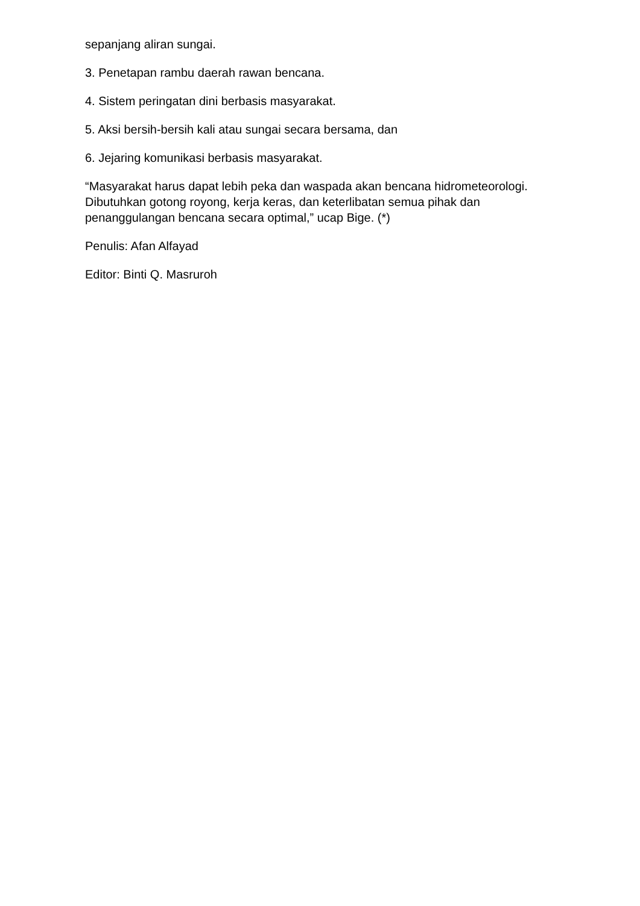sepanjang aliran sungai.
3. Penetapan rambu daerah rawan bencana.
4. Sistem peringatan dini berbasis masyarakat.
5. Aksi bersih-bersih kali atau sungai secara bersama, dan
6. Jejaring komunikasi berbasis masyarakat.
“Masyarakat harus dapat lebih peka dan waspada akan bencana hidrometeorologi. Dibutuhkan gotong royong, kerja keras, dan keterlibatan semua pihak dan penanggulangan bencana secara optimal,” ucap Bige. (*)
Penulis: Afan Alfayad
Editor: Binti Q. Masruroh